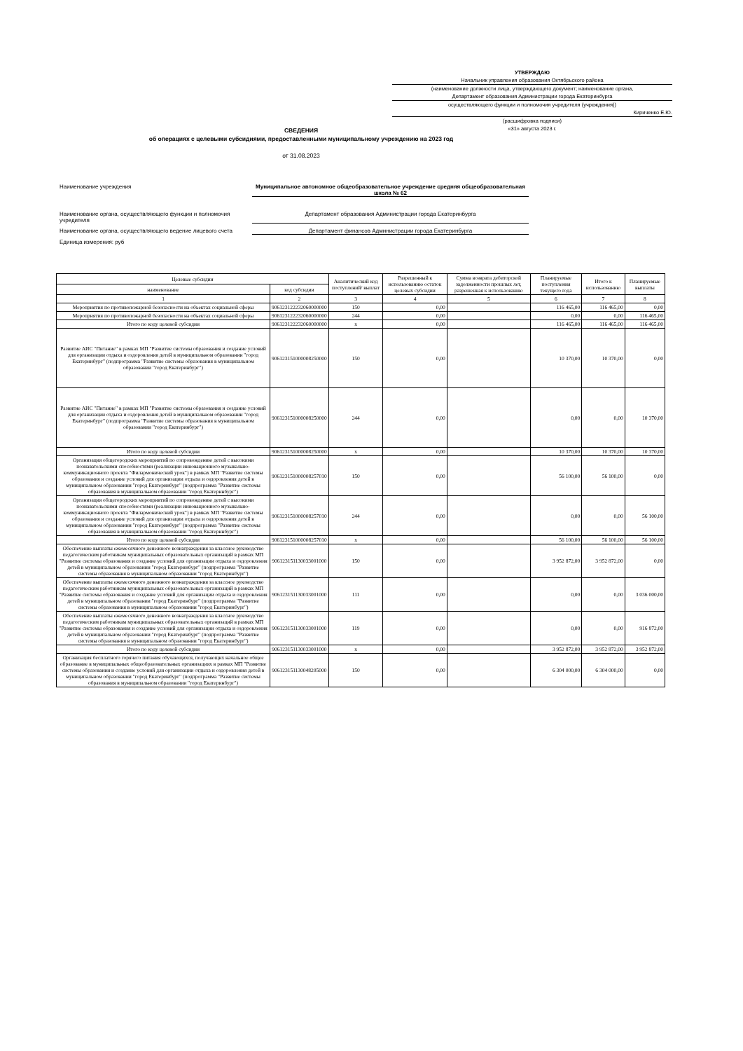УТВЕРЖДАЮ
Начальник управления образования Октябрьского района
(наименование должности лица, утверждающего документ; наименование органа,
Департамент образования Администрации города Екатеринбурга
осуществляющего функции и полномочия учредителя (учреждения))
Кириченко Е.Ю.
(расшифровка подписи)
«31» августа 2023 г.
СВЕДЕНИЯ
об операциях с целевыми субсидиями, предоставленными муниципальному учреждению на 2023 год
от 31.08.2023
Наименование учреждения Муниципальное автономное общеобразовательное учреждение средняя общеобразовательная школа № 62
Наименование органа, осуществляющего функции и полномочия учредителя Департамент образования Администрации города Екатеринбурга
Наименование органа, осуществляющего ведение лицевого счета Департамент финансов Администрации города Екатеринбурга
Единица измерения: руб
| Целевые субсидии | | Аналитический код поступлений/ выплат | Разрешенный к использованию остаток целевых субсидии | Сумма возврата дебиторской задолженности прошлых лет, разрешенная к использованию | Планируемые поступления текущего года | Итого к использованию | Планируемые выплаты |
| --- | --- | --- | --- | --- | --- | --- | --- |
| наименование | код субсидии | | | | | | |
| 1 | 2 | 3 | 4 | 5 | 6 | 7 | 8 |
| Мероприятия по противопожарной безопасности на объектах социальной сферы | 906123122232060000000 | 150 | 0,00 | | 116 465,00 | 116 465,00 | 0,00 |
| Мероприятия по противопожарной безопасности на объектах социальной сферы | 906123122232060000000 | 244 | 0,00 | | 0,00 | 0,00 | 116 465,00 |
| Итого по коду целевой субсидии | 906123122232060000000 | x | 0,00 | | 116 465,00 | 116 465,00 | 116 465,00 |
| Развитие АИС "Питание" в рамках МП "Развитие системы образования и создание условий для организации отдыха и оздоровления детей в муниципальном образовании "город Екатеринбург" (подпрограмма "Развитие системы образования в муниципальном образовании "город Екатеринбург") | 906123151000008250000 | 150 | 0,00 | | 10 370,00 | 10 370,00 | 0,00 |
| Развитие АИС "Питание" в рамках МП "Развитие системы образования и создание условий для организации отдыха и оздоровления детей в муниципальном образовании "город Екатеринбург" (подпрограмма "Развитие системы образования в муниципальном образовании "город Екатеринбург") | 906123151000008250000 | 244 | 0,00 | | 0,00 | 0,00 | 10 370,00 |
| Итого по коду целевой субсидии | 906123151000008250000 | x | 0,00 | | 10 370,00 | 10 370,00 | 10 370,00 |
| Организация общегородских мероприятий по сопровождению детей с высокими познавательскими способностями (реализации инновационного музыкально-коммуникационного проекта "Филармонический урок") в рамках МП "Развитие системы образования и создание условий для организации отдыха и оздоровления детей в муниципальном образовании "город Екатеринбург" (подпрограмма "Развитие системы образования в муниципальном образовании "город Екатеринбург") | 906123151000008257010 | 150 | 0,00 | | 56 100,00 | 56 100,00 | 0,00 |
| Организация общегородских мероприятий по сопровождению детей с высокими познавательскими способностями (реализации инновационного музыкально-коммуникационного проекта "Филармонический урок") в рамках МП "Развитие системы образования и создание условий для организации отдыха и оздоровления детей в муниципальном образовании "город Екатеринбург" (подпрограмма "Развитие системы образования в муниципальном образовании "город Екатеринбург") | 906123151000008257010 | 244 | 0,00 | | 0,00 | 0,00 | 56 100,00 |
| Итого по коду целевой субсидии | 906123151000008257010 | x | 0,00 | | 56 100,00 | 56 100,00 | 56 100,00 |
| Обеспечение выплаты ежемесячного денежного вознаграждения за классное руководство педагогическим работникам муниципальных образовательных организаций в рамках МП "Развитие системы образования и создание условий для организации отдыха и оздоровления детей в муниципальном образовании "город Екатеринбург" (подпрограмма "Развитие системы образования в муниципальном образовании "город Екатеринбург") | 906123151130033001000 | 150 | 0,00 | | 3 952 872,00 | 3 952 872,00 | 0,00 |
| Обеспечение выплаты ежемесячного денежного вознаграждения за классное руководство педагогическим работникам муниципальных образовательных организаций в рамках МП "Развитие системы образования и создание условий для организации отдыха и оздоровления детей в муниципальном образовании "город Екатеринбург" (подпрограмма "Развитие системы образования в муниципальном образовании "город Екатеринбург") | 906123151130033001000 | 111 | 0,00 | | 0,00 | 0,00 | 3 036 000,00 |
| Обеспечение выплаты ежемесячного денежного вознаграждения за классное руководство педагогическим работникам муниципальных образовательных организаций в рамках МП "Развитие системы образования и создание условий для организации отдыха и оздоровления детей в муниципальном образовании "город Екатеринбург" (подпрограмма "Развитие системы образования в муниципальном образовании "город Екатеринбург") | 906123151130033001000 | 119 | 0,00 | | 0,00 | 0,00 | 916 872,00 |
| Итого по коду целевой субсидии | 906123151130033001000 | x | 0,00 | | 3 952 872,00 | 3 952 872,00 | 3 952 872,00 |
| Организация бесплатного горячего питания обучающихся, получающих начальное общее образование в муниципальных общеобразовательных организациях в рамках МП "Развитие системы образования и создание условий для организации отдыха и оздоровления детей в муниципальном образовании "город Екатеринбург" (подпрограмма "Развитие системы образования в муниципальном образовании "город Екатеринбург") | 906123151130048205000 | 150 | 0,00 | | 6 304 000,00 | 6 304 000,00 | 0,00 |